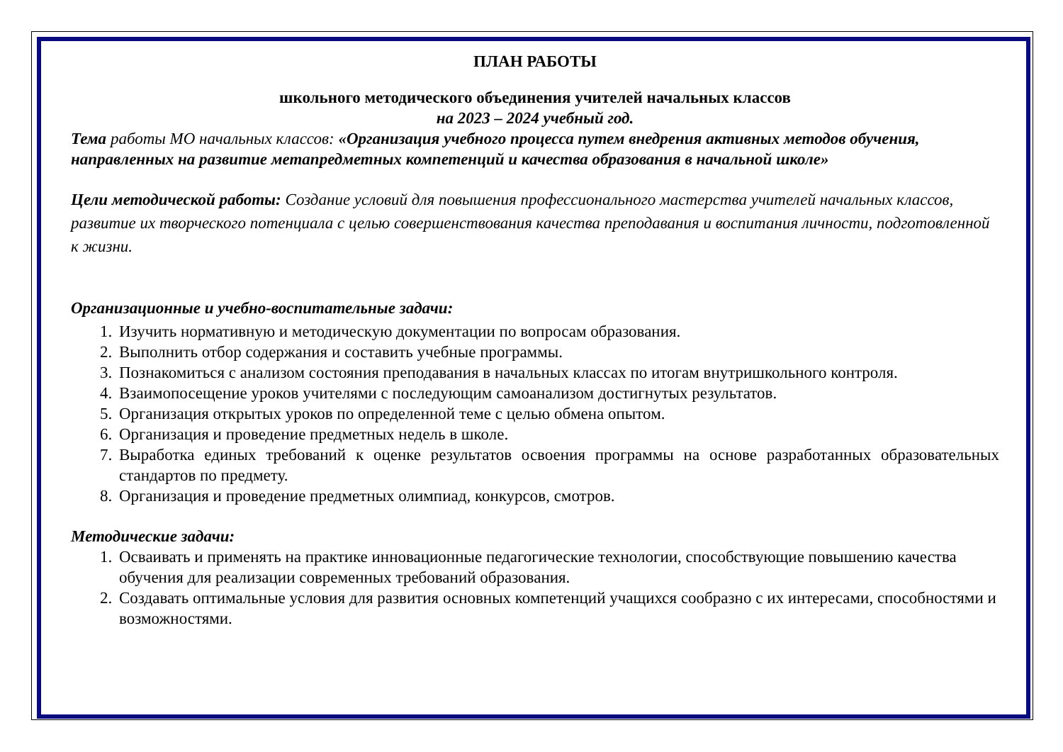ПЛАН РАБОТЫ
школьного методического объединения учителей начальных классов
на 2023 – 2024 учебный год.
Тема работы МО начальных классов: «Организация учебного процесса путем внедрения активных методов обучения, направленных на развитие метапредметных компетенций и качества образования в начальной школе»
Цели методической работы: Создание условий для повышения профессионального мастерства учителей начальных классов, развитие их творческого потенциала с целью совершенствования качества преподавания и воспитания личности, подготовленной к жизни.
Организационные и учебно-воспитательные задачи:
1. Изучить нормативную и методическую документации по вопросам образования.
2. Выполнить отбор содержания и составить учебные программы.
3. Познакомиться с анализом состояния преподавания в начальных классах по итогам внутришкольного контроля.
4. Взаимопосещение уроков учителями с последующим самоанализом достигнутых результатов.
5. Организация открытых уроков по определенной теме с целью обмена опытом.
6. Организация и проведение предметных недель в школе.
7. Выработка единых требований к оценке результатов освоения программы на основе разработанных образовательных стандартов по предмету.
8. Организация и проведение предметных олимпиад, конкурсов, смотров.
Методические задачи:
1. Осваивать и применять на практике инновационные педагогические технологии, способствующие повышению качества обучения для реализации современных требований образования.
2. Создавать оптимальные условия для развития основных компетенций учащихся сообразно с их интересами, способностями и возможностями.